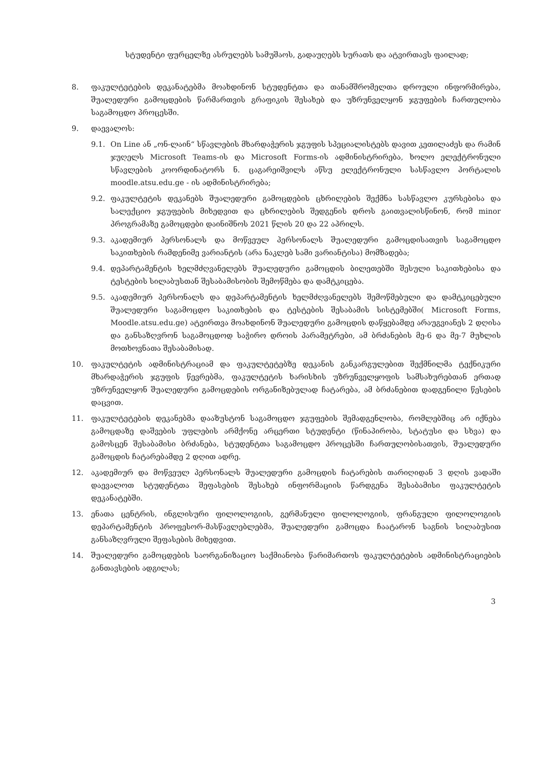სტუდენტი ფურცელზე ასრულებს სამუშაოს, გადაუღებს სურათს და ატვირთავს ფაილად;
8. ფაკულტეტების დეკანატებმა მოახდინონ სტუდენტთა და თანამშრომელთა დროული ინფორმირება, შუალედური გამოცდების წარმართვის გრაფიკის შესახებ და უზრუნველყონ ჯგუფების ჩართულობა საგამოცდო პროცესში.
9. დაევალოს:
9.1. On Line ან „ონ-ლაინ“ სწავლების მხარდაჭერის ჯგუფის სპეციალისტებს დავით კეთილაძეს და რამინ ჯუღელს Microsoft Teams-ის და Microsoft Forms-ის ადმინისტრირება, ხოლო ელექტრონული სწავლების კოორდინატორს ნ. ცაგარეიშვილს აწსუ ელექტრონული სასწავლო პორტალის moodle.atsu.edu.ge - ის ადმინისტრირება;
9.2. ფაკულტეტის დეკანებს შუალედური გამოცდების ცხრილების შექმნა სასწავლო კურსებისა და სალექციო ჯგუფების მიხედვით და ცხრილების შედგენის დროს გაითვალისწინონ, რომ minor პროგრამაზე გამოცდები დაინიშნოს 2021 წლის 20 და 22 აპრილს.
9.3. აკადემიურ პერსონალს და მოწვეულ პერსონალს შუალედური გამოცდისათვის საგამოცდო საკითხების რამდენიმე ვარიანტის (არა ნაკლებ სამი ვარიანტისა) მომზადება;
9.4. დეპარტამენტის ხელმძღვანელებს შუალედური გამოცდის ბილეთებში შესული საკითხებისა და ტესტების სილაბუსთან შესაბამისობის შემოწმება და დამტკიცება.
9.5. აკადემიურ პერსონალს და დეპარტამენტის ხელმძღვანელებს შემოწმებული და დამტკიცებული შუალედური საგამოცდო საკითხების და ტესტების შესაბამის სისტემებში( Microsoft Forms, Moodle.atsu.edu.ge) ატვირთვა მოახდინონ შუალედური გამოცდის დაწყებამდე არაუგვიანეს 2 დღისა და განსაზღვრონ საგამოცდოდ საჭირო დროის პარამეტრები, ამ ბრძანების მე-6 და მე-7 მუხლის მოთხოვნათა შესაბამისად.
10. ფაკულტეტის ადმინისტრაციამ და ფაკულტეტებზე დეკანის განკარგულებით შექმნილმა ტექნიკური მხარდაჭერის ჯგუფის წევრებმა, ფაკულტეტის ხარისხის უზრუნველყოფის სამსახურებთან ერთად უზრუნველყონ შუალედური გამოცდების ორგანიზებულად ჩატარება, ამ ბრძანებით დადგენილი წესების დაცვით.
11. ფაკულტეტების დეკანებმა დააზუსტონ საგამოცდო ჯგუფების შემადგენლობა, რომლებშიც არ იქნება გამოცდაზე დაშვების უფლების არმქონე არცერთი სტუდენტი (წინაპირობა, სტატუსი და სხვა) და გამოსცენ შესაბამისი ბრძანება, სტუდენტთა საგამოცდო პროცესში ჩართულობისათვის, შუალედური გამოცდის ჩატარებამდე 2 დღით ადრე.
12. აკადემიურ და მოწვეულ პერსონალს შუალედური გამოცდის ჩატარების თარიღიდან 3 დღის ვადაში დაევალოთ სტუდენტთა შეფასების შესახებ ინფორმაციის წარდგენა შესაბამისი ფაკულტეტის დეკანატებში.
13. ენათა ცენტრის, ინგლისური ფილოლოგიის, გერმანული ფილოლოგიის, ფრანგული ფილოლოგიის დეპარტამენტის პროფესორ-მასწავლებლებმა, შუალედური გამოცდა ჩაატარონ საგნის სილაბუსით განსაზღვრული შეფასების მიხედვით.
14. შუალედური გამოცდების საორგანიზაციო საქმიანობა წარიმართოს ფაკულტეტების ადმინისტრაციების განთავსების ადგილას;
3